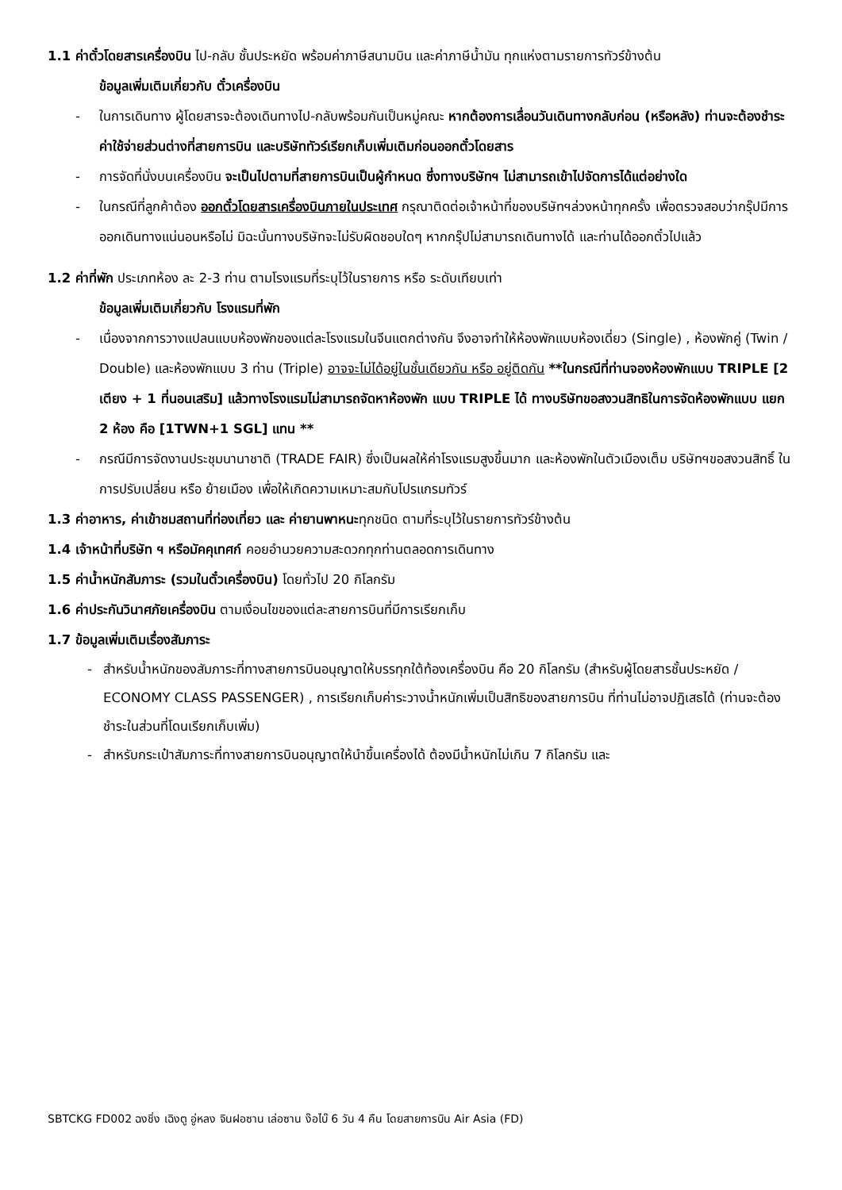1.1 ค่าตั๋วโดยสารเครื่องบิน ไป-กลับ ชั้นประหยัด พร้อมค่าภาษีสนามบิน และค่าภาษีน้ำมัน ทุกแห่งตามรายการทัวร์ข้างต้น
ข้อมูลเพิ่มเติมเกี่ยวกับ ตั๋วเครื่องบิน
- ในการเดินทาง ผู้โดยสารจะต้องเดินทางไป-กลับพร้อมกันเป็นหมู่คณะ หากต้องการเลื่อนวันเดินทางกลับก่อน (หรือหลัง) ท่านจะต้องชำระค่าใช้จ่ายส่วนต่างที่สายการบิน และบริษัททัวร์เรียกเก็บเพิ่มเติมก่อนออกตั๋วโดยสาร
- การจัดที่นั่งบนเครื่องบิน จะเป็นไปตามที่สายการบินเป็นผู้กำหนด ซึ่งทางบริษัทฯ ไม่สามารถเข้าไปจัดการได้แต่อย่างใด
- ในกรณีที่ลูกค้าต้อง ออกตั๋วโดยสารเครื่องบินภายในประเทศ กรุณาติดต่อเจ้าหน้าที่ของบริษัทฯล่วงหน้าทุกครั้ง เพื่อตรวจสอบว่ากรุ๊ปมีการออกเดินทางแน่นอนหรือไม่ มิฉะนั้นทางบริษัทจะไม่รับผิดชอบใดๆ หากกรุ๊ปไม่สามารถเดินทางได้ และท่านได้ออกตั๋วไปแล้ว
1.2 ค่าที่พัก ประเภทห้อง ละ 2-3 ท่าน ตามโรงแรมที่ระบุไว้ในรายการ หรือ ระดับเทียบเท่า
ข้อมูลเพิ่มเติมเกี่ยวกับ โรงแรมที่พัก
- เนื่องจากการวางแปลนแบบห้องพักของแต่ละโรงแรมในจีนแตกต่างกัน จึงอาจทำให้ห้องพักแบบห้องเดี่ยว (Single) , ห้องพักคู่ (Twin / Double) และห้องพักแบบ 3 ท่าน (Triple) อาจจะไม่ได้อยู่ในชั้นเดียวกัน หรือ อยู่ติดกัน **ในกรณีที่ท่านจองห้องพักแบบ TRIPLE [2 เตียง + 1 ที่นอนเสริม] แล้วทางโรงแรมไม่สามารถจัดหาห้องพัก แบบ TRIPLE ได้ ทางบริษัทขอสงวนสิทธิในการจัดห้องพักแบบ แยก 2 ห้อง คือ [1TWN+1 SGL] แทน **
- กรณีมีการจัดงานประชุมนานาชาติ (TRADE FAIR) ซึ่งเป็นผลให้ค่าโรงแรมสูงขึ้นมาก และห้องพักในตัวเมืองเต็ม บริษัทฯขอสงวนสิทธิ์ ในการปรับเปลี่ยน หรือ ย้ายเมือง เพื่อให้เกิดความเหมาะสมกับโปรแกรมทัวร์
1.3 ค่าอาหาร, ค่าเข้าชมสถานที่ท่องเที่ยว และ ค่ายานพาหนะทุกชนิด ตามที่ระบุไว้ในรายการทัวร์ข้างต้น
1.4 เจ้าหน้าที่บริษัท ฯ หรือมัคคุเทศก์ คอยอำนวยความสะดวกทุกท่านตลอดการเดินทาง
1.5 ค่าน้ำหนักสัมภาระ (รวมในตั๋วเครื่องบิน) โดยทั่วไป 20 กิโลกรัม
1.6 ค่าประกันวินาศภัยเครื่องบิน ตามเงื่อนไขของแต่ละสายการบินที่มีการเรียกเก็บ
1.7 ข้อมูลเพิ่มเติมเรื่องสัมภาระ
- สำหรับน้ำหนักของสัมภาระที่ทางสายการบินอนุญาตให้บรรทุกใต้ท้องเครื่องบิน คือ 20 กิโลกรัม (สำหรับผู้โดยสารชั้นประหยัด / ECONOMY CLASS PASSENGER) , การเรียกเก็บค่าระวางน้ำหนักเพิ่มเป็นสิทธิของสายการบิน ที่ท่านไม่อาจปฏิเสธได้ (ท่านจะต้องชำระในส่วนที่โดนเรียกเก็บเพิ่ม)
- สำหรับกระเป๋าสัมภาระที่ทางสายการบินอนุญาตให้นำขึ้นเครื่องได้ ต้องมีน้ำหนักไม่เกิน 7 กิโลกรัม และ
SBTCKG FD002 ฉงชิ่ง เฉิงตู อู่หลง จินฝอซาน เล่อซาน ง๊อไบ๊ 6 วัน 4 คืน โดยสายการบิน Air Asia (FD)